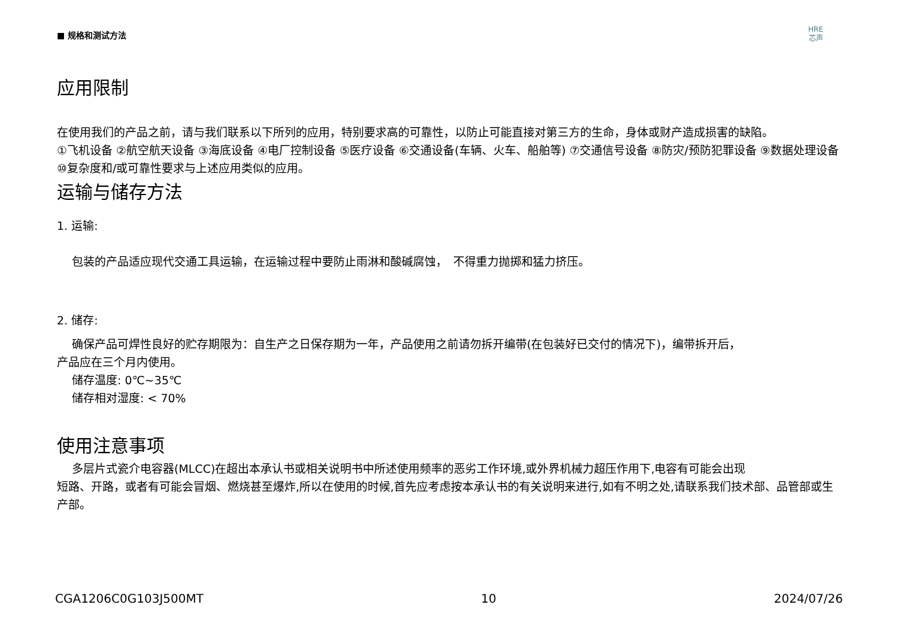■ 规格和测试方法
HRE
芯声
应用限制
在使用我们的产品之前，请与我们联系以下所列的应用，特别要求高的可靠性，以防止可能直接对第三方的生命，身体或财产造成损害的缺陷。
①飞机设备 ②航空航天设备 ③海底设备 ④电厂控制设备 ⑤医疗设备 ⑥交通设备(车辆、火车、船舶等) ⑦交通信号设备 ⑧防灾/预防犯罪设备 ⑨数据处理设备 ⑩复杂度和/或可靠性要求与上述应用类似的应用。
运输与储存方法
1. 运输:
包装的产品适应现代交通工具运输，在运输过程中要防止雨淋和酸碱腐蚀，　不得重力抛掷和猛力挤压。
2. 储存:
确保产品可焊性良好的贮存期限为：自生产之日保存期为一年，产品使用之前请勿拆开编带(在包装好已交付的情况下)，编带拆开后，
产品应在三个月内使用。
储存温度: 0℃~35℃
储存相对湿度: < 70%
使用注意事项
多层片式瓷介电容器(MLCC)在超出本承认书或相关说明书中所述使用频率的恶劣工作环境,或外界机械力超压作用下,电容有可能会出现
短路、开路，或者有可能会冒烟、燃烧甚至爆炸,所以在使用的时候,首先应考虑按本承认书的有关说明来进行,如有不明之处,请联系我们技术部、品管部或生产部。
CGA1206C0G103J500MT 10 2024/07/26